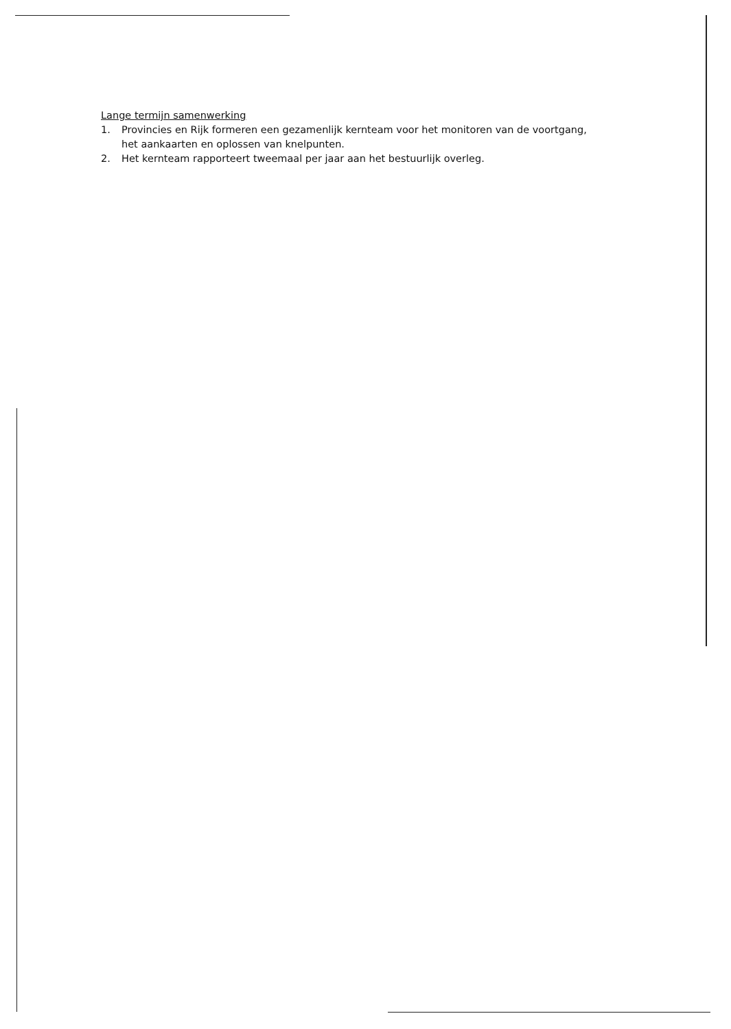Lange termijn samenwerking
1. Provincies en Rijk formeren een gezamenlijk kernteam voor het monitoren van de voortgang,
het aankaarten en oplossen van knelpunten.
2. Het kernteam rapporteert tweemaal per jaar aan het bestuurlijk overleg.